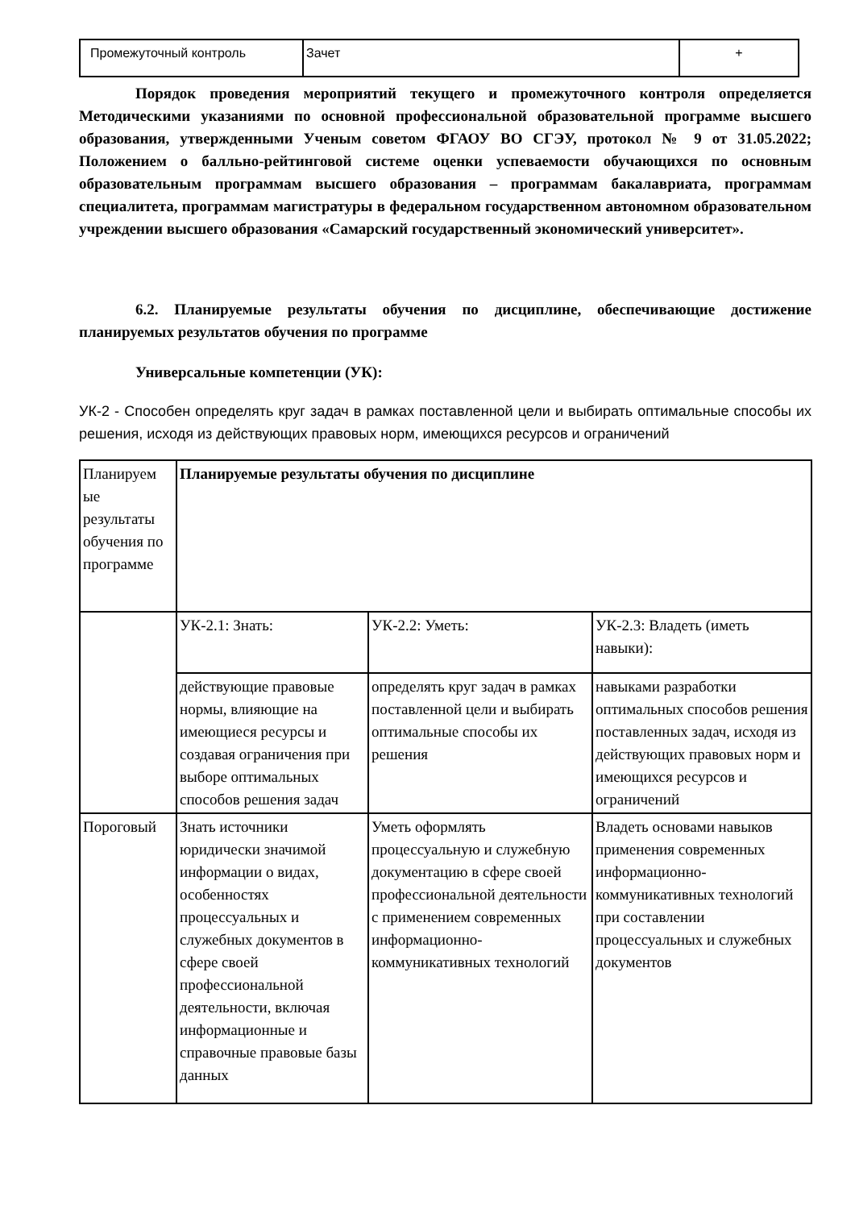| Промежуточный контроль | Зачет | + |
Порядок проведения мероприятий текущего и промежуточного контроля определяется Методическими указаниями по основной профессиональной образовательной программе высшего образования, утвержденными Ученым советом ФГАОУ ВО СГЭУ, протокол № 9 от 31.05.2022; Положением о балльно-рейтинговой системе оценки успеваемости обучающихся по основным образовательным программам высшего образования – программам бакалавриата, программам специалитета, программам магистратуры в федеральном государственном автономном образовательном учреждении высшего образования «Самарский государственный экономический университет».
6.2. Планируемые результаты обучения по дисциплине, обеспечивающие достижение планируемых результатов обучения по программе
Универсальные компетенции (УК):
УК-2 - Способен определять круг задач в рамках поставленной цели и выбирать оптимальные способы их решения, исходя из действующих правовых норм, имеющихся ресурсов и ограничений
| Планируем ые результаты обучения по программе | Планируемые результаты обучения по дисциплине | | |
| | УК-2.1: Знать: | УК-2.2: Уметь: | УК-2.3: Владеть (иметь навыки): |
| | действующие правовые нормы, влияющие на имеющиеся ресурсы и создавая ограничения при выборе оптимальных способов решения задач | определять круг задач в рамках поставленной цели и выбирать оптимальные способы их решения | навыками разработки оптимальных способов решения поставленных задач, исходя из действующих правовых норм и имеющихся ресурсов и ограничений |
| Пороговый | Знать источники юридически значимой информации о видах, особенностях процессуальных и служебных документов в сфере своей профессиональной деятельности, включая информационные и справочные правовые базы данных | Уметь оформлять процессуальную и служебную документацию в сфере своей профессиональной деятельности с применением современных информационно-коммуникативных технологий | Владеть основами навыков применения современных информационно-коммуникативных технологий при составлении процессуальных и служебных документов |